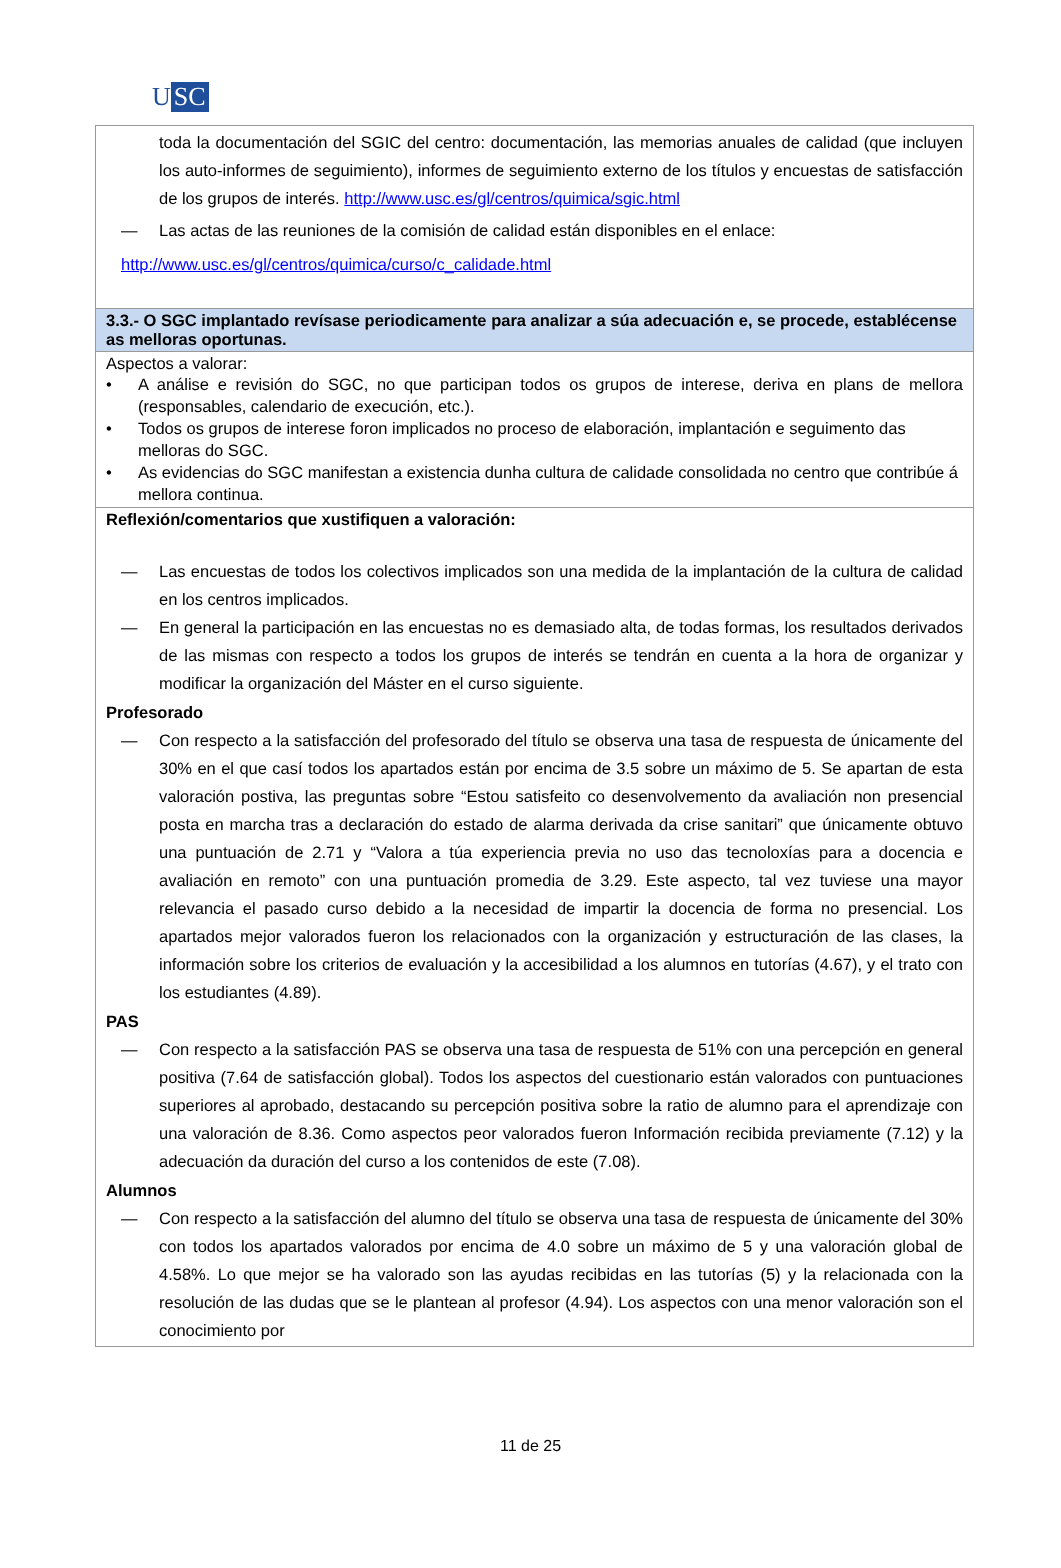U SC
| toda la documentación del SGIC del centro: documentación, las memorias anuales de calidad (que incluyen los auto-informes de seguimiento), informes de seguimiento externo de los títulos y encuestas de satisfacción de los grupos de interés. http://www.usc.es/gl/centros/quimica/sgic.html — Las actas de las reuniones de la comisión de calidad están disponibles en el enlace: http://www.usc.es/gl/centros/quimica/curso/c_calidade.html |
| 3.3.- O SGC implantado revísase periodicamente para analizar a súa adecuación e, se procede, establécense as melloras oportunas. |
| Aspectos a valorar: • A análise e revisión do SGC, no que participan todos os grupos de interese, deriva en plans de mellora (responsables, calendario de execución, etc.). • Todos os grupos de interese foron implicados no proceso de elaboración, implantación e seguimento das melloras do SGC. • As evidencias do SGC manifestan a existencia dunha cultura de calidade consolidada no centro que contribúe á mellora continua. |
| Reflexión/comentarios que xustifiquen a valoración: — Las encuestas de todos los colectivos implicados son una medida de la implantación de la cultura de calidad en los centros implicados. — En general la participación en las encuestas no es demasiado alta, de todas formas, los resultados derivados de las mismas con respecto a todos los grupos de interés se tendrán en cuenta a la hora de organizar y modificar la organización del Máster en el curso siguiente. Profesorado — Con respecto a la satisfacción del profesorado del título se observa una tasa de respuesta de únicamente del 30% en el que casí todos los apartados están por encima de 3.5 sobre un máximo de 5. Se apartan de esta valoración postiva, las preguntas sobre “Estou satisfeito co desenvolvemento da avaliación non presencial posta en marcha tras a declaración do estado de alarma derivada da crise sanitari” que únicamente obtuvo una puntuación de 2.71 y “Valora a túa experiencia previa no uso das tecnoloxías para a docencia e avaliación en remoto” con una puntuación promedia de 3.29. Este aspecto, tal vez tuviese una mayor relevancia el pasado curso debido a la necesidad de impartir la docencia de forma no presencial. Los apartados mejor valorados fueron los relacionados con la organización y estructuración de las clases, la información sobre los criterios de evaluación y la accesibilidad a los alumnos en tutorías (4.67), y el trato con los estudiantes (4.89). PAS — Con respecto a la satisfacción PAS se observa una tasa de respuesta de 51% con una percepción en general positiva (7.64 de satisfacción global). Todos los aspectos del cuestionario están valorados con puntuaciones superiores al aprobado, destacando su percepción positiva sobre la ratio de alumno para el aprendizaje con una valoración de 8.36. Como aspectos peor valorados fueron Información recibida previamente (7.12) y la adecuación da duración del curso a los contenidos de este (7.08). Alumnos — Con respecto a la satisfacción del alumno del título se observa una tasa de respuesta de únicamente del 30% con todos los apartados valorados por encima de 4.0 sobre un máximo de 5 y una valoración global de 4.58%. Lo que mejor se ha valorado son las ayudas recibidas en las tutorías (5) y la relacionada con la resolución de las dudas que se le plantean al profesor (4.94). Los aspectos con una menor valoración son el conocimiento por |
11 de 25